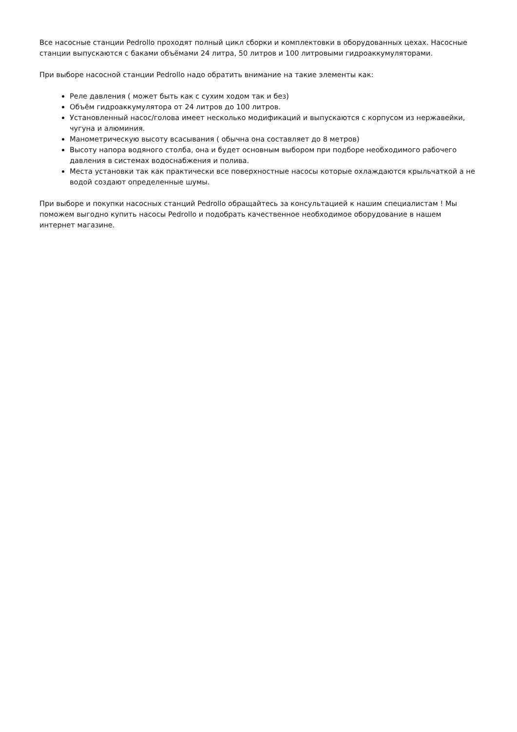Все насосные станции Pedrollo проходят полный цикл сборки и комплектовки в оборудованных цехах. Насосные станции выпускаются с баками объёмами 24 литра, 50 литров и 100 литровыми гидроаккумуляторами.
При выборе насосной станции Pedrollo надо обратить внимание на такие элементы как:
Реле давления ( может быть как с сухим ходом так и без)
Объём гидроаккумулятора от 24 литров до 100 литров.
Установленный насос/голова имеет несколько модификаций и выпускаются с корпусом из нержавейки, чугуна и алюминия.
Манометрическую высоту всасывания ( обычна она составляет до 8 метров)
Высоту напора водяного столба, она и будет основным выбором при подборе необходимого рабочего давления в системах водоснабжения и полива.
Места установки так как практически все поверхностные насосы которые охлаждаются крыльчаткой а не водой создают определенные шумы.
При выборе и покупки насосных станций Pedrollo обращайтесь за консультацией к нашим специалистам ! Мы поможем выгодно купить насосы Pedrollo и подобрать качественное необходимое оборудование в нашем интернет магазине.